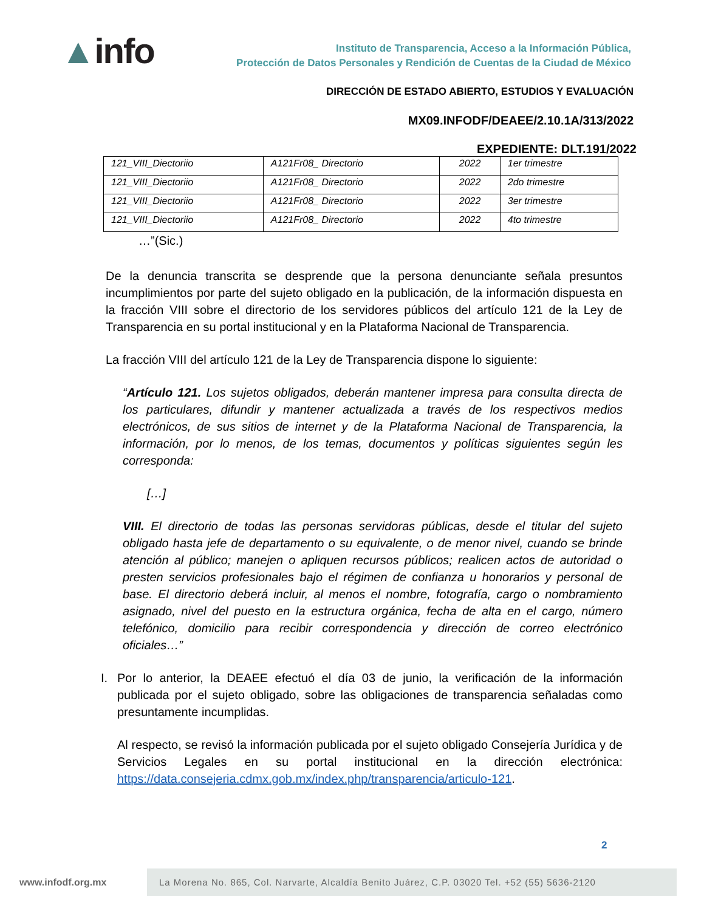▲info
Instituto de Transparencia, Acceso a la Información Pública,
Protección de Datos Personales y Rendición de Cuentas de la Ciudad de México
DIRECCIÓN DE ESTADO ABIERTO, ESTUDIOS Y EVALUACIÓN
MX09.INFODF/DEAEE/2.10.1A/313/2022
EXPEDIENTE: DLT.191/2022
| 121_VIII_Diectoriio | A121Fr08_ Directorio | 2022 | 1er trimestre |
| 121_VIII_Diectoriio | A121Fr08_ Directorio | 2022 | 2do trimestre |
| 121_VIII_Diectoriio | A121Fr08_ Directorio | 2022 | 3er trimestre |
| 121_VIII_Diectoriio | A121Fr08_ Directorio | 2022 | 4to trimestre |
…”(Sic.)
De la denuncia transcrita se desprende que la persona denunciante señala presuntos incumplimientos por parte del sujeto obligado en la publicación, de la información dispuesta en la fracción VIII sobre el directorio de los servidores públicos del artículo 121 de la Ley de Transparencia en su portal institucional y en la Plataforma Nacional de Transparencia.
La fracción VIII del artículo 121 de la Ley de Transparencia dispone lo siguiente:
“Artículo 121. Los sujetos obligados, deberán mantener impresa para consulta directa de los particulares, difundir y mantener actualizada a través de los respectivos medios electrónicos, de sus sitios de internet y de la Plataforma Nacional de Transparencia, la información, por lo menos, de los temas, documentos y políticas siguientes según les corresponda:
[…]
VIII. El directorio de todas las personas servidoras públicas, desde el titular del sujeto obligado hasta jefe de departamento o su equivalente, o de menor nivel, cuando se brinde atención al público; manejen o apliquen recursos públicos; realicen actos de autoridad o presten servicios profesionales bajo el régimen de confianza u honorarios y personal de base. El directorio deberá incluir, al menos el nombre, fotografía, cargo o nombramiento asignado, nivel del puesto en la estructura orgánica, fecha de alta en el cargo, número telefónico, domicilio para recibir correspondencia y dirección de correo electrónico oficiales…”
I. Por lo anterior, la DEAEE efectuó el día 03 de junio, la verificación de la información publicada por el sujeto obligado, sobre las obligaciones de transparencia señaladas como presuntamente incumplidas.
Al respecto, se revisó la información publicada por el sujeto obligado Consejería Jurídica y de Servicios Legales en su portal institucional en la dirección electrónica: https://data.consejeria.cdmx.gob.mx/index.php/transparencia/articulo-121.
2
www.infodf.org.mx
La Morena No. 865, Col. Narvarte, Alcaldía Benito Juárez, C.P. 03020 Tel. +52 (55) 5636-2120